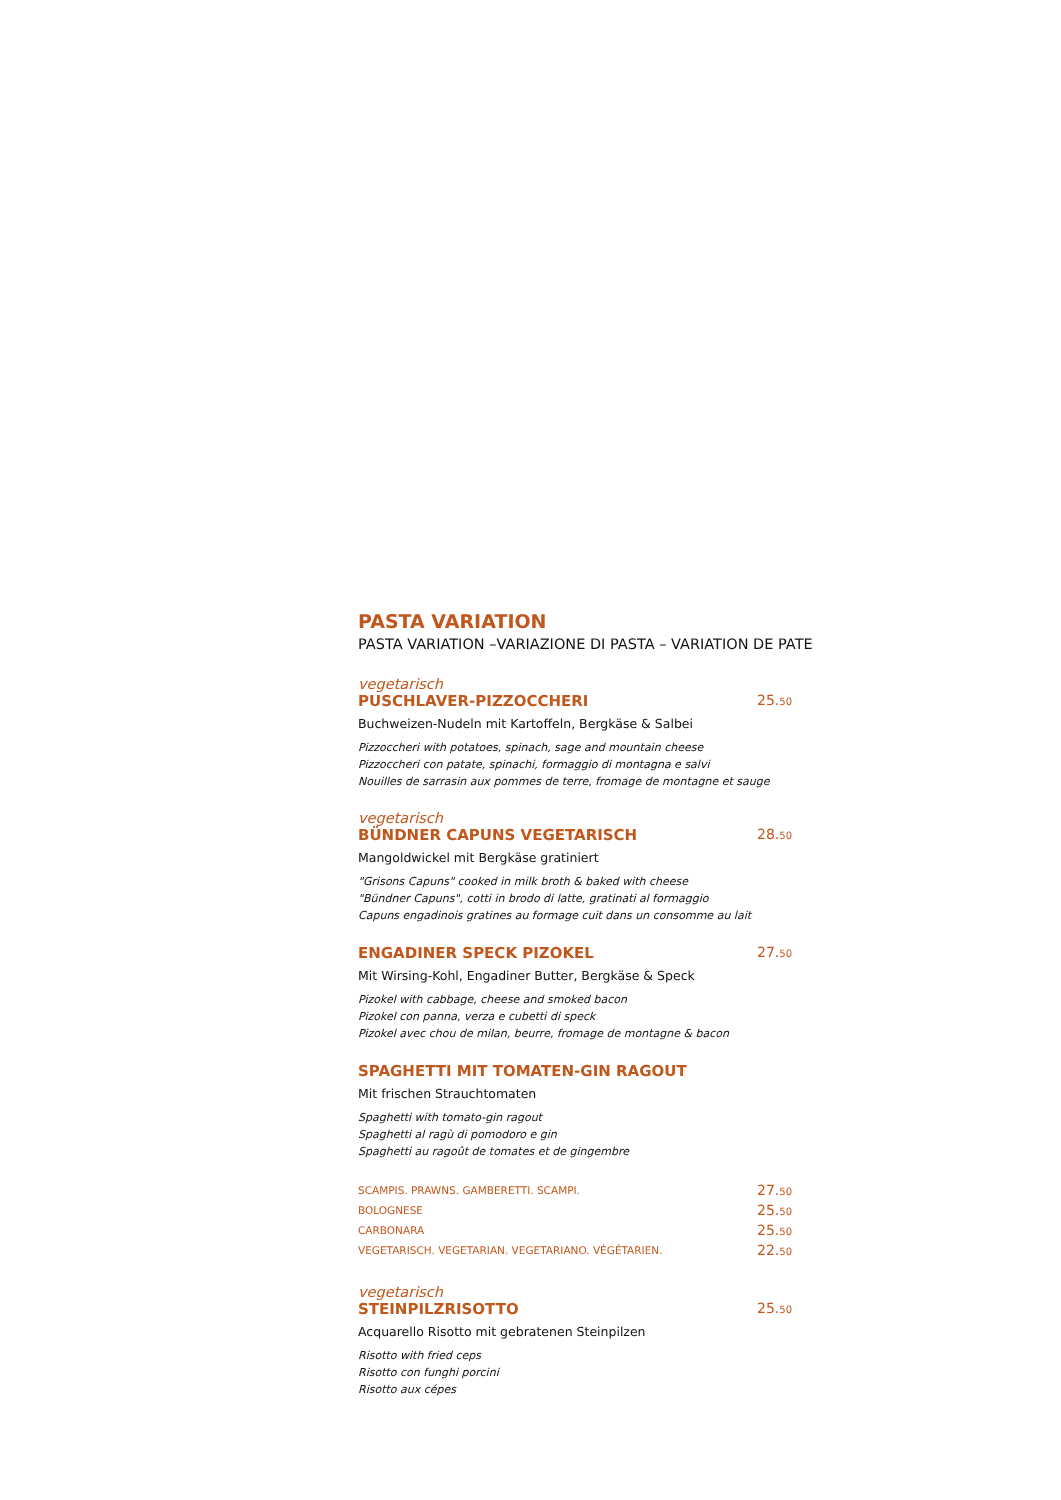PASTA VARIATION
PASTA VARIATION –VARIAZIONE DI PASTA – VARIATION DE PATE
vegetarisch
PUSCHLAVER-PIZZOCCHERI 25.50
Buchweizen-Nudeln mit Kartoffeln, Bergkäse & Salbei
Pizzoccheri with potatoes, spinach, sage and mountain cheese
Pizzoccheri con patate, spinachi, formaggio di montagna e salvi
Nouilles de sarrasin aux pommes de terre, fromage de montagne et sauge
vegetarisch
BÜNDNER CAPUNS VEGETARISCH 28.50
Mangoldwickel mit Bergkäse gratiniert
"Grisons Capuns" cooked in milk broth & baked with cheese
"Bündner Capuns", cotti in brodo di latte, gratinati al formaggio
Capuns engadinois gratines au formage cuit dans un consomme au lait
ENGADINER SPECK PIZOKEL 27.50
Mit Wirsing-Kohl, Engadiner Butter, Bergkäse & Speck
Pizokel with cabbage, cheese and smoked bacon
Pizokel con panna, verza e cubetti di speck
Pizokel avec chou de milan, beurre, fromage de montagne & bacon
SPAGHETTI MIT TOMATEN-GIN RAGOUT
Mit frischen Strauchtomaten
Spaghetti with tomato-gin ragout
Spaghetti al ragù di pomodoro e gin
Spaghetti au ragoût de tomates et de gingembre
SCAMPIS. PRAWNS. GAMBERETTI. SCAMPI. 27.50
BOLOGNESE 25.50
CARBONARA 25.50
VEGETARISCH. VEGETARIAN. VEGETARIANO. VÉGÉTARIEN. 22.50
vegetarisch
STEINPILZRISOTTO 25.50
Acquarello Risotto mit gebratenen Steinpilzen
Risotto with fried ceps
Risotto con funghi porcini
Risotto aux cépes